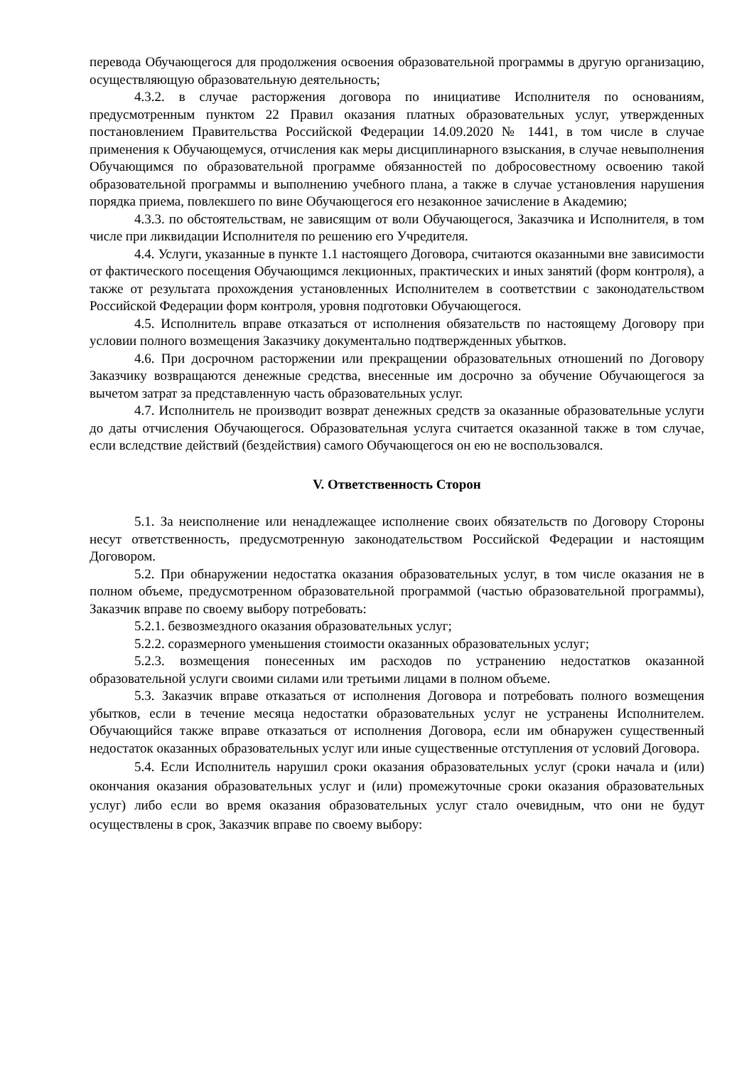перевода Обучающегося для продолжения освоения образовательной программы в другую организацию, осуществляющую образовательную деятельность;
4.3.2. в случае расторжения договора по инициативе Исполнителя по основаниям, предусмотренным пунктом 22 Правил оказания платных образовательных услуг, утвержденных постановлением Правительства Российской Федерации 14.09.2020 № 1441, в том числе в случае применения к Обучающемуся, отчисления как меры дисциплинарного взыскания, в случае невыполнения Обучающимся по образовательной программе обязанностей по добросовестному освоению такой образовательной программы и выполнению учебного плана, а также в случае установления нарушения порядка приема, повлекшего по вине Обучающегося его незаконное зачисление в Академию;
4.3.3. по обстоятельствам, не зависящим от воли Обучающегося, Заказчика и Исполнителя, в том числе при ликвидации Исполнителя по решению его Учредителя.
4.4. Услуги, указанные в пункте 1.1 настоящего Договора, считаются оказанными вне зависимости от фактического посещения Обучающимся лекционных, практических и иных занятий (форм контроля), а также от результата прохождения установленных Исполнителем в соответствии с законодательством Российской Федерации форм контроля, уровня подготовки Обучающегося.
4.5. Исполнитель вправе отказаться от исполнения обязательств по настоящему Договору при условии полного возмещения Заказчику документально подтвержденных убытков.
4.6. При досрочном расторжении или прекращении образовательных отношений по Договору Заказчику возвращаются денежные средства, внесенные им досрочно за обучение Обучающегося за вычетом затрат за представленную часть образовательных услуг.
4.7. Исполнитель не производит возврат денежных средств за оказанные образовательные услуги до даты отчисления Обучающегося. Образовательная услуга считается оказанной также в том случае, если вследствие действий (бездействия) самого Обучающегося он ею не воспользовался.
V. Ответственность Сторон
5.1. За неисполнение или ненадлежащее исполнение своих обязательств по Договору Стороны несут ответственность, предусмотренную законодательством Российской Федерации и настоящим Договором.
5.2. При обнаружении недостатка оказания образовательных услуг, в том числе оказания не в полном объеме, предусмотренном образовательной программой (частью образовательной программы), Заказчик вправе по своему выбору потребовать:
5.2.1. безвозмездного оказания образовательных услуг;
5.2.2. соразмерного уменьшения стоимости оказанных образовательных услуг;
5.2.3. возмещения понесенных им расходов по устранению недостатков оказанной образовательной услуги своими силами или третьими лицами в полном объеме.
5.3. Заказчик вправе отказаться от исполнения Договора и потребовать полного возмещения убытков, если в течение месяца недостатки образовательных услуг не устранены Исполнителем. Обучающийся также вправе отказаться от исполнения Договора, если им обнаружен существенный недостаток оказанных образовательных услуг или иные существенные отступления от условий Договора.
5.4. Если Исполнитель нарушил сроки оказания образовательных услуг (сроки начала и (или) окончания оказания образовательных услуг и (или) промежуточные сроки оказания образовательных услуг) либо если во время оказания образовательных услуг стало очевидным, что они не будут осуществлены в срок, Заказчик вправе по своему выбору: